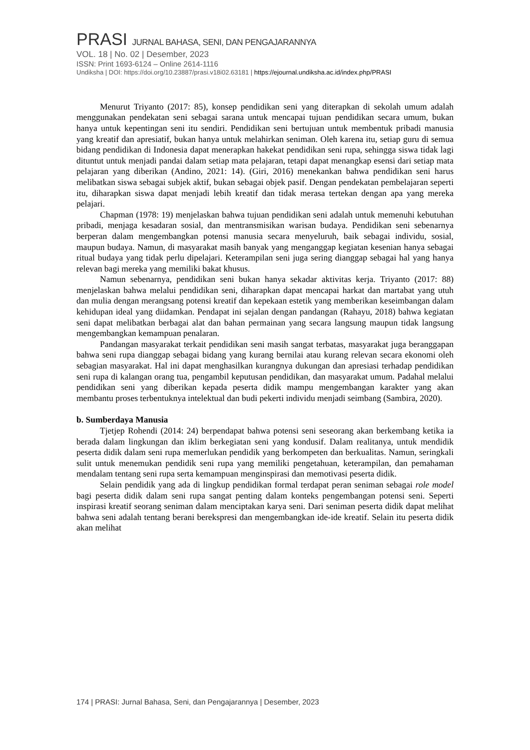PRASI JURNAL BAHASA, SENI, DAN PENGAJARANNYA
VOL. 18 | No. 02 | Desember, 2023
ISSN: Print 1693-6124 – Online 2614-1116
Undiksha | DOI: https://doi.org/10.23887/prasi.v18i02.63181 | https://ejournal.undiksha.ac.id/index.php/PRASI
Menurut Triyanto (2017: 85), konsep pendidikan seni yang diterapkan di sekolah umum adalah menggunakan pendekatan seni sebagai sarana untuk mencapai tujuan pendidikan secara umum, bukan hanya untuk kepentingan seni itu sendiri. Pendidikan seni bertujuan untuk membentuk pribadi manusia yang kreatif dan apresiatif, bukan hanya untuk melahirkan seniman. Oleh karena itu, setiap guru di semua bidang pendidikan di Indonesia dapat menerapkan hakekat pendidikan seni rupa, sehingga siswa tidak lagi dituntut untuk menjadi pandai dalam setiap mata pelajaran, tetapi dapat menangkap esensi dari setiap mata pelajaran yang diberikan (Andino, 2021: 14). (Giri, 2016) menekankan bahwa pendidikan seni harus melibatkan siswa sebagai subjek aktif, bukan sebagai objek pasif. Dengan pendekatan pembelajaran seperti itu, diharapkan siswa dapat menjadi lebih kreatif dan tidak merasa tertekan dengan apa yang mereka pelajari.
Chapman (1978: 19) menjelaskan bahwa tujuan pendidikan seni adalah untuk memenuhi kebutuhan pribadi, menjaga kesadaran sosial, dan mentransmisikan warisan budaya. Pendidikan seni sebenarnya berperan dalam mengembangkan potensi manusia secara menyeluruh, baik sebagai individu, sosial, maupun budaya. Namun, di masyarakat masih banyak yang menganggap kegiatan kesenian hanya sebagai ritual budaya yang tidak perlu dipelajari. Keterampilan seni juga sering dianggap sebagai hal yang hanya relevan bagi mereka yang memiliki bakat khusus.
Namun sebenarnya, pendidikan seni bukan hanya sekadar aktivitas kerja. Triyanto (2017: 88) menjelaskan bahwa melalui pendidikan seni, diharapkan dapat mencapai harkat dan martabat yang utuh dan mulia dengan merangsang potensi kreatif dan kepekaan estetik yang memberikan keseimbangan dalam kehidupan ideal yang diidamkan. Pendapat ini sejalan dengan pandangan (Rahayu, 2018) bahwa kegiatan seni dapat melibatkan berbagai alat dan bahan permainan yang secara langsung maupun tidak langsung mengembangkan kemampuan penalaran.
Pandangan masyarakat terkait pendidikan seni masih sangat terbatas, masyarakat juga beranggapan bahwa seni rupa dianggap sebagai bidang yang kurang bernilai atau kurang relevan secara ekonomi oleh sebagian masyarakat. Hal ini dapat menghasilkan kurangnya dukungan dan apresiasi terhadap pendidikan seni rupa di kalangan orang tua, pengambil keputusan pendidikan, dan masyarakat umum. Padahal melalui pendidikan seni yang diberikan kepada peserta didik mampu mengembangan karakter yang akan membantu proses terbentuknya intelektual dan budi pekerti individu menjadi seimbang (Sambira, 2020).
b. Sumberdaya Manusia
Tjetjep Rohendi (2014: 24) berpendapat bahwa potensi seni seseorang akan berkembang ketika ia berada dalam lingkungan dan iklim berkegiatan seni yang kondusif. Dalam realitanya, untuk mendidik peserta didik dalam seni rupa memerlukan pendidik yang berkompeten dan berkualitas. Namun, seringkali sulit untuk menemukan pendidik seni rupa yang memiliki pengetahuan, keterampilan, dan pemahaman mendalam tentang seni rupa serta kemampuan menginspirasi dan memotivasi peserta didik.
Selain pendidik yang ada di lingkup pendidikan formal terdapat peran seniman sebagai role model bagi peserta didik dalam seni rupa sangat penting dalam konteks pengembangan potensi seni. Seperti inspirasi kreatif seorang seniman dalam menciptakan karya seni. Dari seniman peserta didik dapat melihat bahwa seni adalah tentang berani berekspresi dan mengembangkan ide-ide kreatif. Selain itu peserta didik akan melihat
174 | PRASI: Jurnal Bahasa, Seni, dan Pengajarannya | Desember, 2023